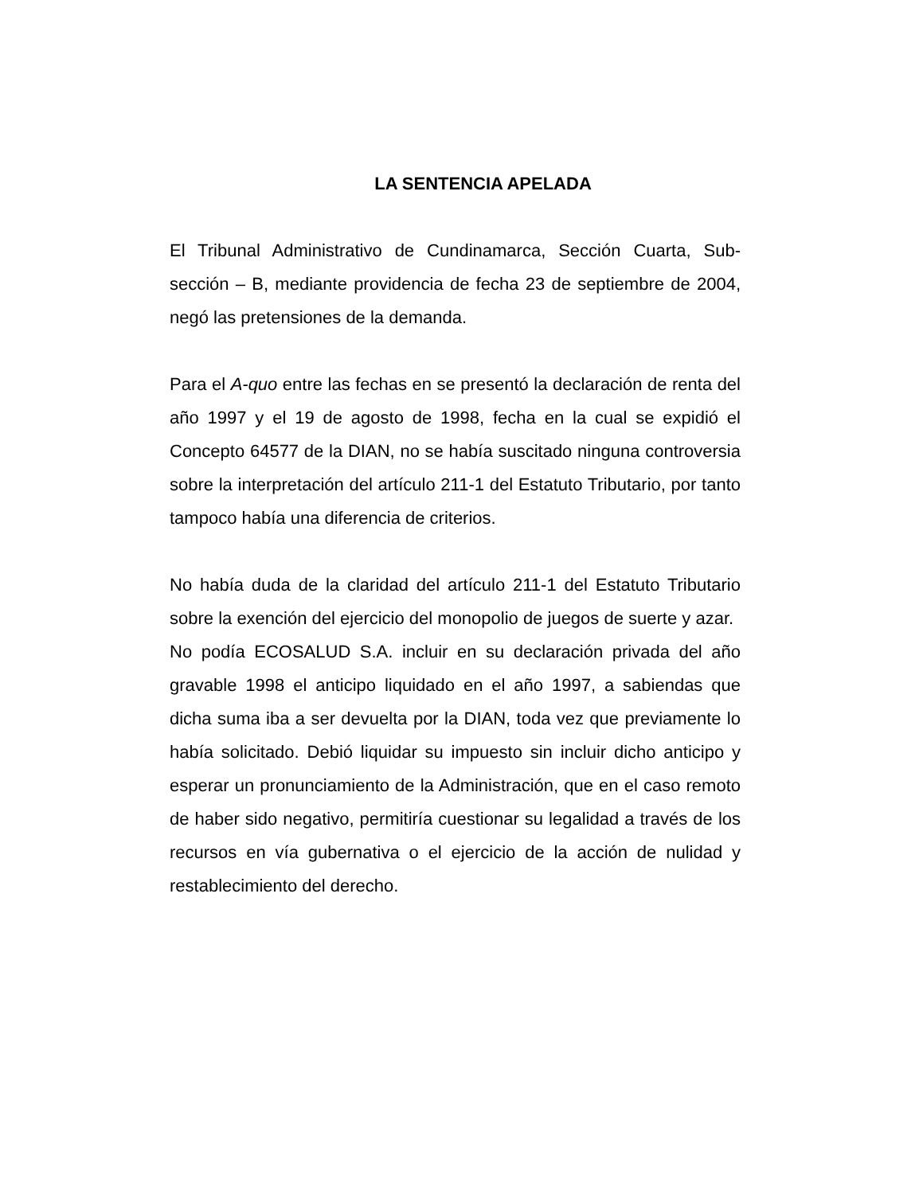LA SENTENCIA APELADA
El Tribunal Administrativo de Cundinamarca, Sección Cuarta, Sub-sección – B, mediante providencia de fecha 23 de septiembre de 2004, negó las pretensiones de la demanda.
Para el A-quo entre las fechas en se presentó la declaración de renta del año 1997 y el 19 de agosto de 1998, fecha en la cual se expidió el Concepto 64577 de la DIAN, no se había suscitado ninguna controversia sobre la interpretación del artículo 211-1 del Estatuto Tributario, por tanto tampoco había una diferencia de criterios.
No había duda de la claridad del artículo 211-1 del Estatuto Tributario sobre la exención del ejercicio del monopolio de juegos de suerte y azar.
No podía ECOSALUD S.A. incluir en su declaración privada del año gravable 1998 el anticipo liquidado en el año 1997, a sabiendas que dicha suma iba a ser devuelta por la DIAN, toda vez que previamente lo había solicitado. Debió liquidar su impuesto sin incluir dicho anticipo y esperar un pronunciamiento de la Administración, que en el caso remoto de haber sido negativo, permitiría cuestionar su legalidad a través de los recursos en vía gubernativa o el ejercicio de la acción de nulidad y restablecimiento del derecho.